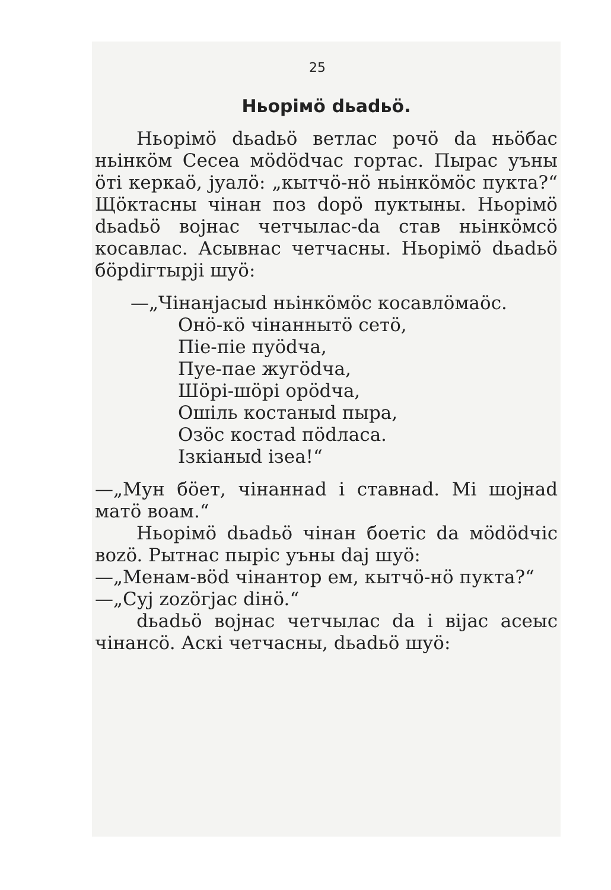25
Ньорімö dьadьö.
Ньорімö dьadьö ветлас рочö da ньöбас ньінкöм Сесеа мödödчас гортас. Пырас уъны öтi керкаö, jуалö: „кытчö-нö ньінкöмöс пукта?“ Щöктасны чiнан поз dорö пуктыны. Ньорiмö dьadьö воjнас четчылас-da став ньiнкöмсö косавлас. Асывнас четчасны. Ньорiмö dьadьö бöрdiгтырji шуö:
—„Чiнанjасыd ньiнкöмöс косавлöмаöс.
Онö-кö чiнаннытö сетö,
Пiе-пiе пуödча,
Пуе-пае жугödча,
Шöрi-шöрi орödча,
Ошiль костаныd пыра,
Озöс костаd пödласа.
Iзкiаныd iзеа!“
—„Мун бöет, чiнаннаd i ставнаd. Мi шоjнаd матö воам.“
Ньорiмö dьadьö чiнан боетiс da мödödчiс вozö. Рытнас пырiс уъны daj шуö:
—„Менам-вöd чiнантор ем, кытчö-нö пукта?“
—„Суj zozöгjас diнö.“
dьadьö воjнас четчылас da i вijас асеыс чiнансö. Аскi четчасны, dьadьö шуö: